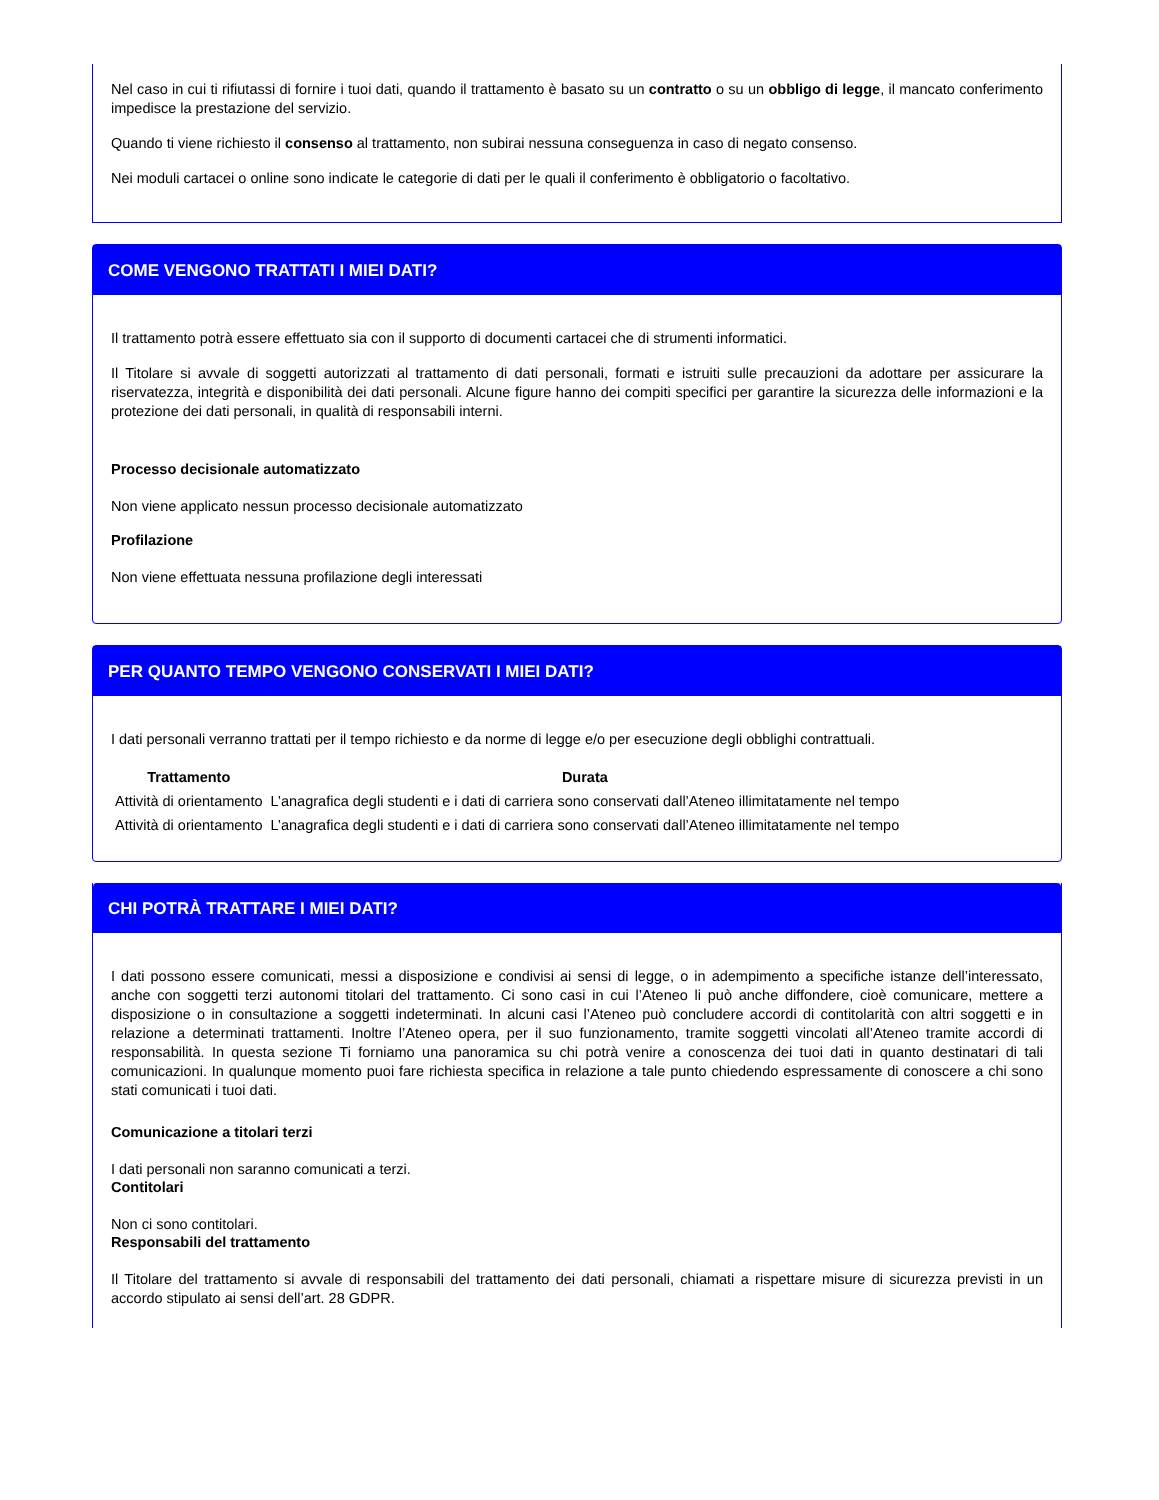Nel caso in cui ti rifiutassi di fornire i tuoi dati, quando il trattamento è basato su un contratto o su un obbligo di legge, il mancato conferimento impedisce la prestazione del servizio.
Quando ti viene richiesto il consenso al trattamento, non subirai nessuna conseguenza in caso di negato consenso.
Nei moduli cartacei o online sono indicate le categorie di dati per le quali il conferimento è obbligatorio o facoltativo.
COME VENGONO TRATTATI I MIEI DATI?
Il trattamento potrà essere effettuato sia con il supporto di documenti cartacei che di strumenti informatici.
Il Titolare si avvale di soggetti autorizzati al trattamento di dati personali, formati e istruiti sulle precauzioni da adottare per assicurare la riservatezza, integrità e disponibilità dei dati personali. Alcune figure hanno dei compiti specifici per garantire la sicurezza delle informazioni e la protezione dei dati personali, in qualità di responsabili interni.
Processo decisionale automatizzato
Non viene applicato nessun processo decisionale automatizzato
Profilazione
Non viene effettuata nessuna profilazione degli interessati
PER QUANTO TEMPO VENGONO CONSERVATI I MIEI DATI?
I dati personali verranno trattati per il tempo richiesto e da norme di legge e/o per esecuzione degli obblighi contrattuali.
| Trattamento | Durata |
| --- | --- |
| Attività di orientamento | L’anagrafica degli studenti e i dati di carriera sono conservati dall’Ateneo illimitatamente nel tempo |
| Attività di orientamento | L’anagrafica degli studenti e i dati di carriera sono conservati dall’Ateneo illimitatamente nel tempo |
CHI POTRÀ TRATTARE I MIEI DATI?
I dati possono essere comunicati, messi a disposizione e condivisi ai sensi di legge, o in adempimento a specifiche istanze dell’interessato, anche con soggetti terzi autonomi titolari del trattamento. Ci sono casi in cui l’Ateneo li può anche diffondere, cioè comunicare, mettere a disposizione o in consultazione a soggetti indeterminati. In alcuni casi l’Ateneo può concludere accordi di contitolarità con altri soggetti e in relazione a determinati trattamenti. Inoltre l’Ateneo opera, per il suo funzionamento, tramite soggetti vincolati all’Ateneo tramite accordi di responsabilità. In questa sezione Ti forniamo una panoramica su chi potrà venire a conoscenza dei tuoi dati in quanto destinatari di tali comunicazioni. In qualunque momento puoi fare richiesta specifica in relazione a tale punto chiedendo espressamente di conoscere a chi sono stati comunicati i tuoi dati.
Comunicazione a titolari terzi
I dati personali non saranno comunicati a terzi.
Contitolari
Non ci sono contitolari.
Responsabili del trattamento
Il Titolare del trattamento si avvale di responsabili del trattamento dei dati personali, chiamati a rispettare misure di sicurezza previsti in un accordo stipulato ai sensi dell’art. 28 GDPR.